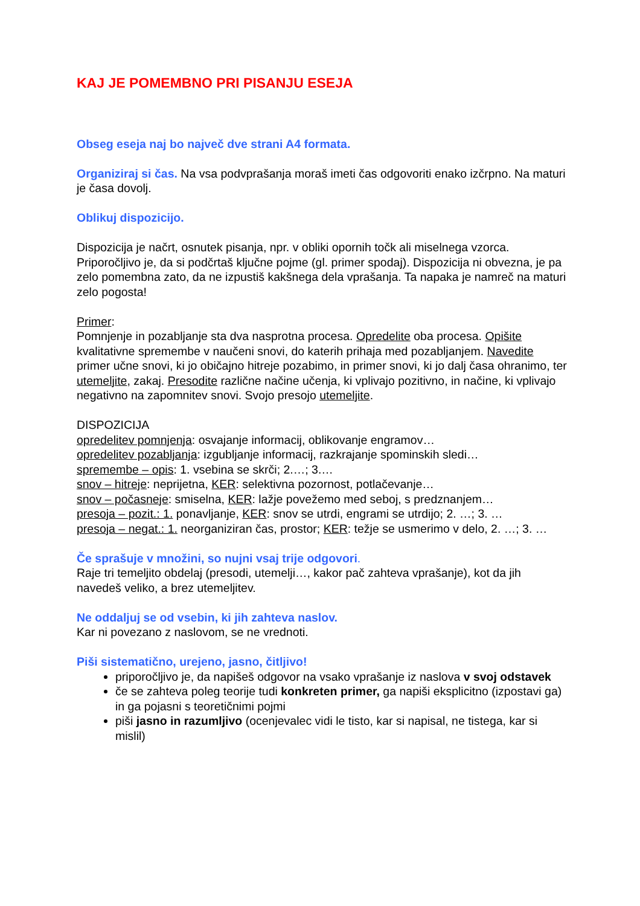KAJ JE POMEMBNO PRI PISANJU ESEJA
Obseg eseja naj bo največ dve strani A4 formata.
Organiziraj si čas. Na vsa podvprašanja moraš imeti čas odgovoriti enako izčrpno. Na maturi je časa dovolj.
Oblikuj dispozicijo.
Dispozicija je načrt, osnutek pisanja, npr. v obliki opornih točk ali miselnega vzorca. Priporočljivo je, da si podčrtaš ključne pojme (gl. primer spodaj). Dispozicija ni obvezna, je pa zelo pomembna zato, da ne izpustiš kakšnega dela vprašanja. Ta napaka je namreč na maturi zelo pogosta!
Primer:
Pomnjenje in pozabljanje sta dva nasprotna procesa. Opredelite oba procesa. Opišite kvalitativne spremembe v naučeni snovi, do katerih prihaja med pozabljanjem. Navedite primer učne snovi, ki jo običajno hitreje pozabimo, in primer snovi, ki jo dalj časa ohranimo, ter utemeljite, zakaj. Presodite različne načine učenja, ki vplivajo pozitivno, in načine, ki vplivajo negativno na zapomnitev snovi. Svojo presojo utemeljite.
DISPOZICIJA
opredelitev pomnjenja: osvajanje informacij, oblikovanje engramov…
opredelitev pozabljanja: izgubljanje informacij, razkrajanje spominskih sledi…
spremembe – opis: 1. vsebina se skrči; 2.…; 3.…
snov – hitreje: neprijetna, KER: selektivna pozornost, potlačevanje…
snov – počasneje: smiselna, KER: lažje povežemo med seboj, s predznanjem…
presoja – pozit.: 1. ponavljanje, KER: snov se utrdi, engrami se utrdijo; 2. …; 3. …
presoja – negat.: 1. neorganiziran čas, prostor; KER: težje se usmerimo v delo, 2. …; 3. …
Če sprašuje v množini, so nujni vsaj trije odgovori.
Raje tri temeljito obdelaj (presodi, utemelji…, kakor pač zahteva vprašanje), kot da jih navedeš veliko, a brez utemeljitev.
Ne oddaljuj se od vsebin, ki jih zahteva naslov.
Kar ni povezano z naslovom, se ne vrednoti.
Piši sistematično, urejeno, jasno, čitljivo!
priporočljivo je, da napišeš odgovor na vsako vprašanje iz naslova v svoj odstavek
če se zahteva poleg teorije tudi konkreten primer, ga napiši eksplicitno (izpostavi ga) in ga pojasni s teoretičnimi pojmi
piši jasno in razumljivo (ocenjevalec vidi le tisto, kar si napisal, ne tistega, kar si mislil)